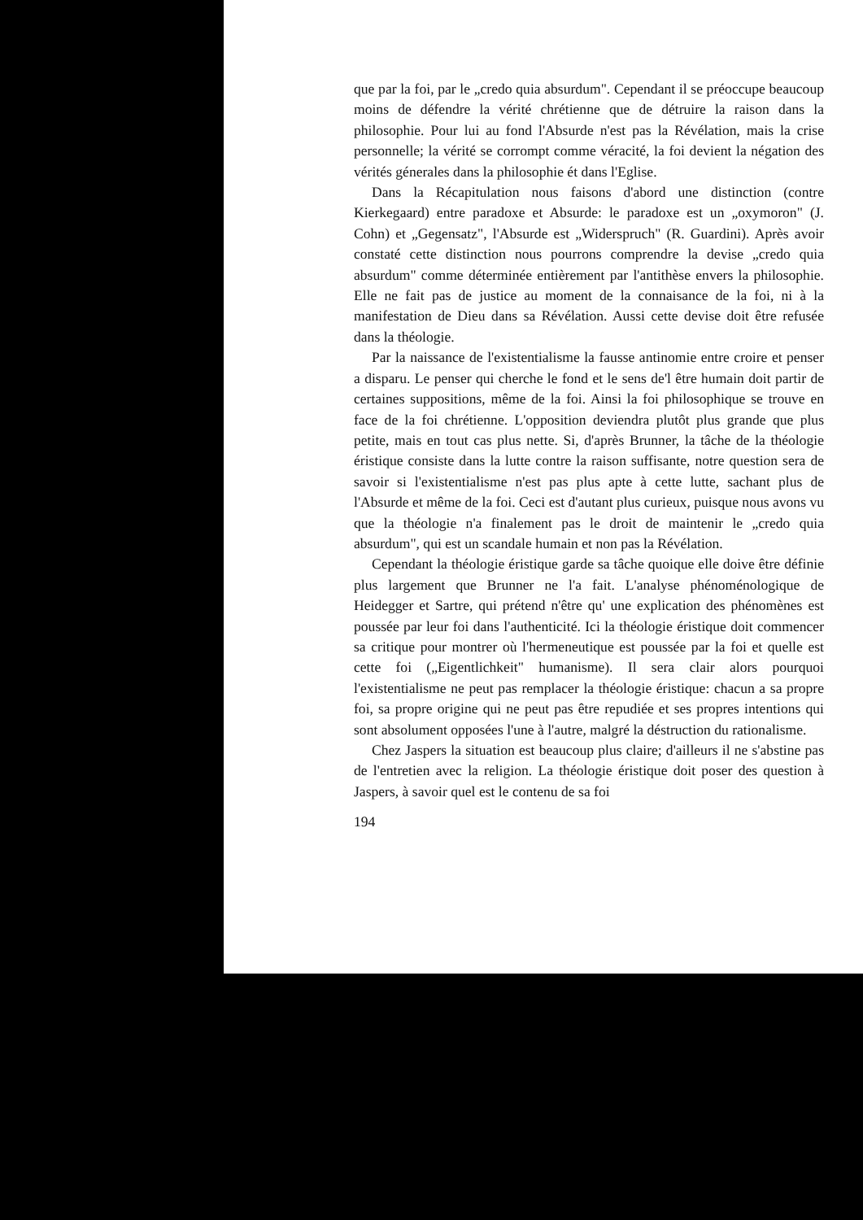que par la foi, par le „credo quia absurdum". Cependant il se préoccupe beaucoup moins de défendre la vérité chrétienne que de détruire la raison dans la philosophie. Pour lui au fond l'Absurde n'est pas la Révélation, mais la crise personnelle; la vérité se corrompt comme véracité, la foi devient la négation des vérités génerales dans la philosophie ét dans l'Eglise.
Dans la Récapitulation nous faisons d'abord une distinction (contre Kierkegaard) entre paradoxe et Absurde: le paradoxe est un „oxymoron" (J. Cohn) et „Gegensatz", l'Absurde est „Widerspruch" (R. Guardini). Après avoir constaté cette distinction nous pourrons comprendre la devise „credo quia absurdum" comme déterminée entièrement par l'antithèse envers la philosophie. Elle ne fait pas de justice au moment de la connaisance de la foi, ni à la manifestation de Dieu dans sa Révélation. Aussi cette devise doit être refusée dans la théologie.
Par la naissance de l'existentialisme la fausse antinomie entre croire et penser a disparu. Le penser qui cherche le fond et le sens de'l être humain doit partir de certaines suppositions, même de la foi. Ainsi la foi philosophique se trouve en face de la foi chrétienne. L'opposition deviendra plutôt plus grande que plus petite, mais en tout cas plus nette. Si, d'après Brunner, la tâche de la théologie éristique consiste dans la lutte contre la raison suffisante, notre question sera de savoir si l'existentialisme n'est pas plus apte à cette lutte, sachant plus de l'Absurde et même de la foi. Ceci est d'autant plus curieux, puisque nous avons vu que la théologie n'a finalement pas le droit de maintenir le „credo quia absurdum", qui est un scandale humain et non pas la Révélation.
Cependant la théologie éristique garde sa tâche quoique elle doive être définie plus largement que Brunner ne l'a fait. L'analyse phénoménologique de Heidegger et Sartre, qui prétend n'être qu' une explication des phénomènes est poussée par leur foi dans l'authenticité. Ici la théologie éristique doit commencer sa critique pour montrer où l'hermeneutique est poussée par la foi et quelle est cette foi („Eigentlichkeit" humanisme). Il sera clair alors pourquoi l'existentialisme ne peut pas remplacer la théologie éristique: chacun a sa propre foi, sa propre origine qui ne peut pas être repudiée et ses propres intentions qui sont absolument opposées l'une à l'autre, malgré la déstruction du rationalisme.
Chez Jaspers la situation est beaucoup plus claire; d'ailleurs il ne s'abstine pas de l'entretien avec la religion. La théologie éristique doit poser des question à Jaspers, à savoir quel est le contenu de sa foi
194